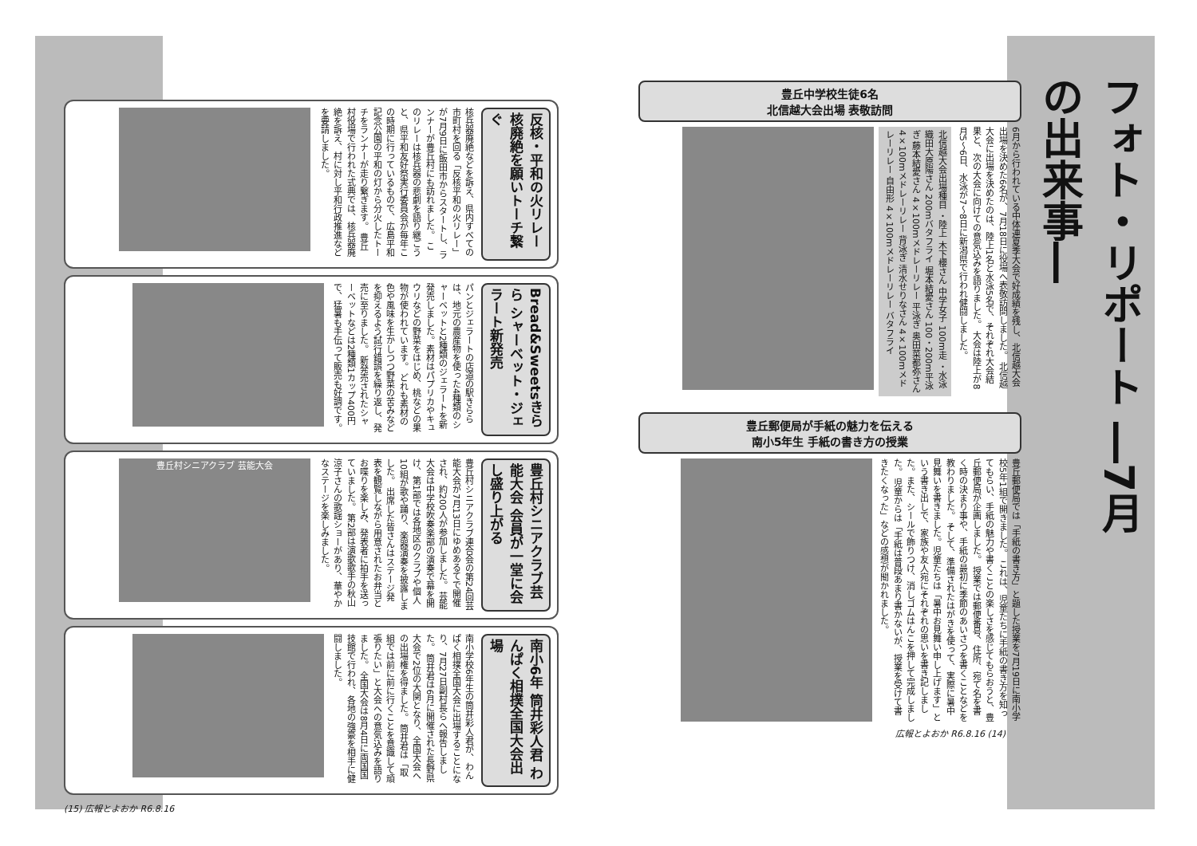反核・平和の火リレー 核廃絶を願いトーチ繋ぐ
核兵器廃絶などを訴え、県内すべての市町村を回る「反核平和の火リレー」が7月9日に飯田市からスタートし、ランナーが豊丘村にも訪れました。 このリレーは核兵器の悲劇を語り継ごうと、県平和友好祭実行委員会が毎年この時期に行っているもので、広島平和記念公園の平和の灯から分火したトーチをランナーが走り繋ぎます。 豊丘村役場で行われた式典では、核兵器廃絶を訴え、村に対し平和行政推進などを要請しました。
Bread&Sweetsきらら シャーベット・ジェラート新発売
パンとジェラートの店道の駅きららは、地元の農産物を使った4種類のシャーベットと2種類のジェラートを新発売しました。素材はパプリカやキュウリなどの野菜をはじめ、桃などの果物が使われています。 どれも素材の色や風味を生かしつつ野菜の苦みなどを抑えるよう試行錯誤を繰り返し、発売に至りました。 新発売されたシャーベットなどは2種類1カップ400円で、猛暑も手伝って販売も好調です。
豊丘村シニアクラブ芸能大会 会員が一堂に会し盛り上がる
豊丘村シニアクラブ連合会の第24回芸能大会が7月13日にゆめあるてで開催され、約200人が参加しました。 芸能大会は中学校吹奏楽部の演奏で幕を開け、第1部では各地区のクラブや個人10組が歌や踊り、楽器演奏を披露しました。 出席した皆さんはステージ発表を観覧しながら用意されたお弁当とお喋りを楽しみ、発表者に拍手を送っていました。 第2部は演歌歌手の秋山涼子さんの歌謡ショーがあり、華やかなステージを楽しみました。
豊丘村シニアクラブ 芸能大会
南小6年 筒井彩人君 わんぱく相撲全国大会出場
南小学校6年生の筒井彩人君が、わんぱく相撲全国大会に出場することになり、7月27日副村長らへ報告しました。 筒井君は6月に開催された長野県大会で2位の大関となり、全国大会への出場権を得ました。 筒井君は「取組では前に前に行くことを意識して頑張りたい」と大会への意気込みを語りました。 全国大会は8月4日に両国国技館で行われ、各地の強豪を相手に健闘しました。
(15) 広報とよおか R6.8.16
フォト・リポート ―7月の出来事―
豊丘中学校生徒6名
北信越大会出場 表敬訪問
6月から行われている中体連夏季大会で好成績を残し、北信越大会出場を決めた6名が、7月18日に役場へ表敬訪問しました。 北信越大会に出場を決めたのは、陸上1名と水泳5名で、それぞれ大会結果と、次の大会に向けての意気込みを語りました。 大会は陸上が8月5〜6日、水泳が7〜8日に新潟県で行われ健闘しました。
北信越大会出場種目 ・陸上 木下櫻さん 中学女子 100m走 ・水泳 織田大原陽さん 200mバタフライ 堀本結愛さん 100・200m平泳ぎ 藤本結愛さん 4×100mメドレーリレー 平泳ぎ 奥田菜都弥さん 4×100mメドレーリレー 背泳ぎ 清水せりなさん 4×100mメドレーリレー 自由形 4×100mメドレーリレー バタフライ
豊丘郵便局が手紙の魅力を伝える
南小5年生 手紙の書き方の授業
豊丘郵便局では「手紙の書き方」と題した授業を7月19日に南小学校5年1組で開きました。 これは、児童たちに手紙の書き方を知ってもらい、手紙の魅力や書くことの楽しさを感じてもらおうと、豊丘郵便局が企画しました。 授業では郵便番号、住所、宛て名を書く時の決まり事や、手紙の最初に季節のあいさつを書くことなどを教わりました。 そして、準備されたはがきを使って、実際に暑中見舞いを書きました。児童たちは「暑中お見舞い申し上げます」という書き出しで、家族や友人宛にそれぞれの思いを書き記しました。また、シールで飾りつけ、消しゴムはんこを押して完成しました。 児童からは「手紙は普段あまり書かないが、授業を受けて書きたくなった」などの感想が聞かれました。
広報とよおか R6.8.16 (14)